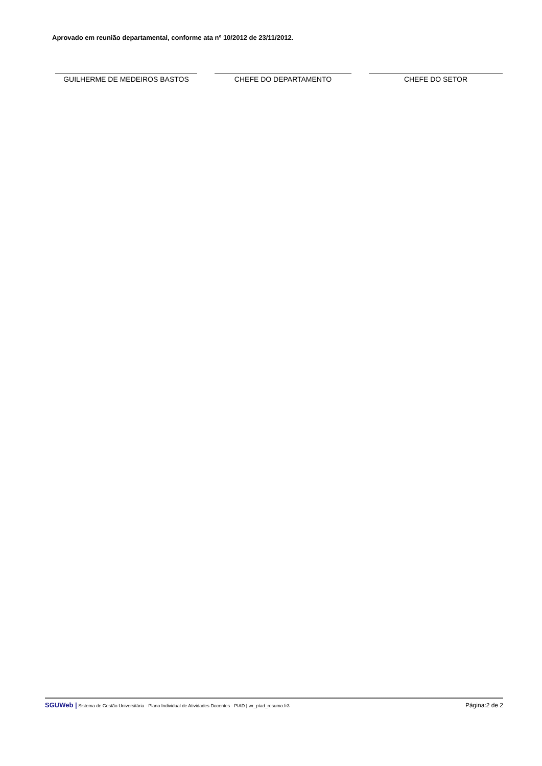Aprovado em reunião departamental, conforme ata nº 10/2012 de 23/11/2012.
GUILHERME DE MEDEIROS BASTOS CHEFE DO DEPARTAMENTO CHEFE DO SETOR
SGUWeb | Sistema de Gestão Universitária - Plano Individual de Atividades Docentes - PIAD | wr_píad_resumo.fr3 Página:2 de 2